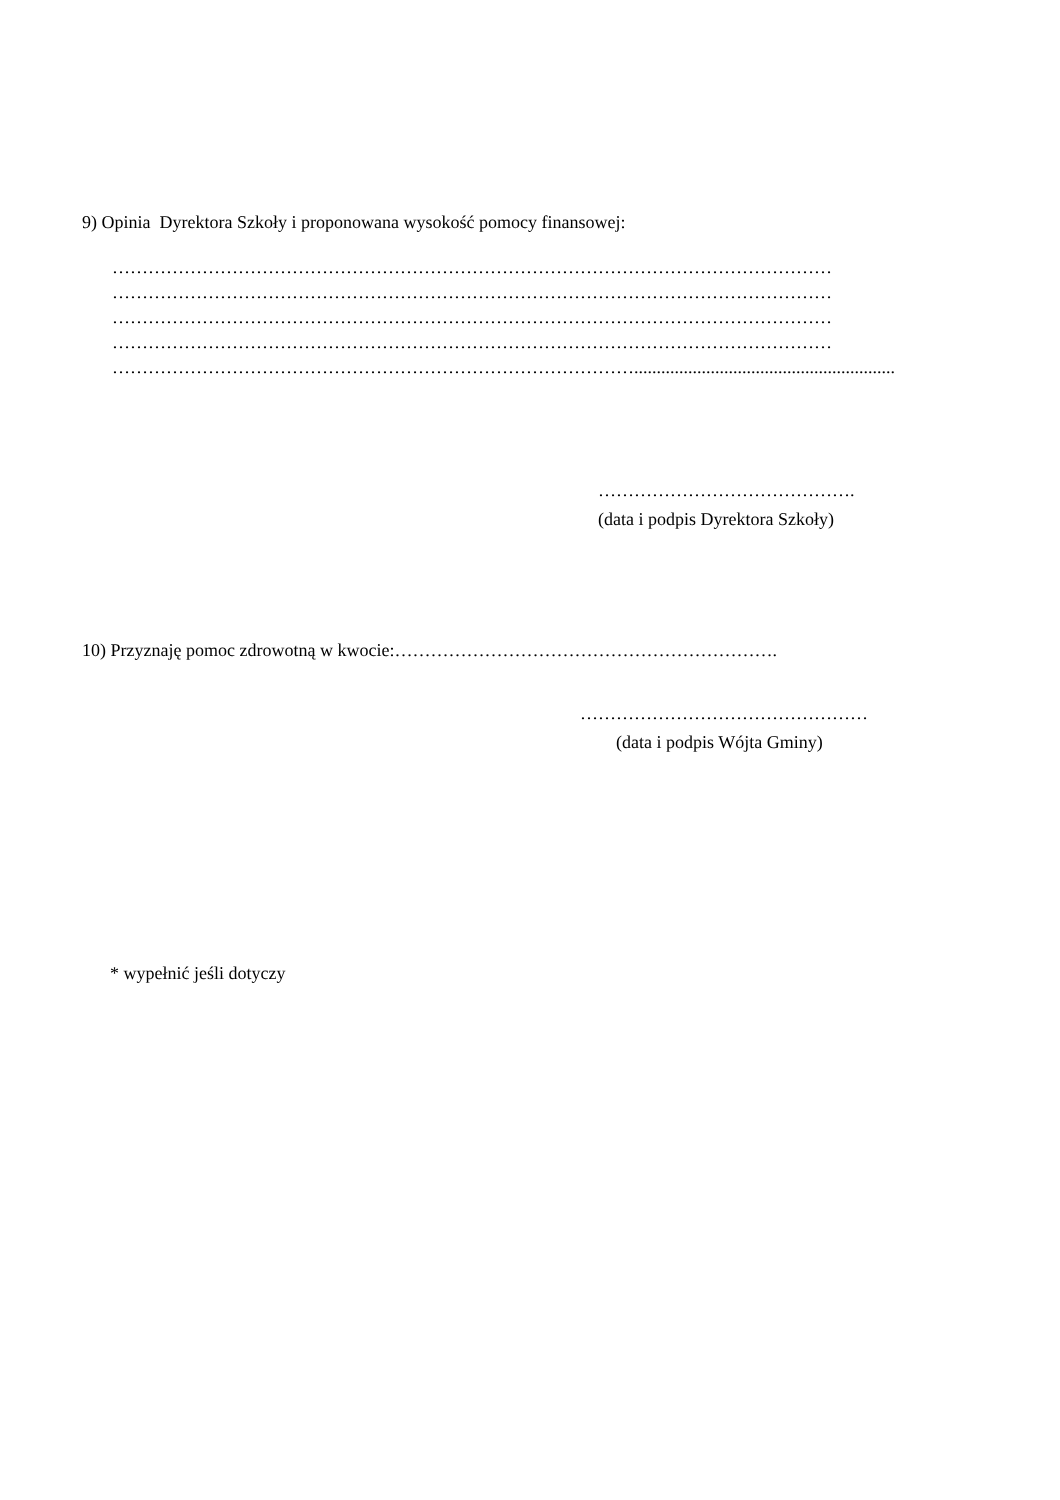9) Opinia Dyrektora Szkoły i proponowana wysokość pomocy finansowej:
…………………………………………………………………………………………………………
…………………………………………………………………………………………………………
…………………………………………………………………………………………………………
…………………………………………………………………………………………………………
……………………………………………………………………………..........................................................
…………………………………….
(data i podpis Dyrektora Szkoły)
10) Przyznaję pomoc zdrowotną w kwocie:……………………………………………………….
…………………………………………
(data i podpis Wójta Gminy)
* wypełnić jeśli dotyczy